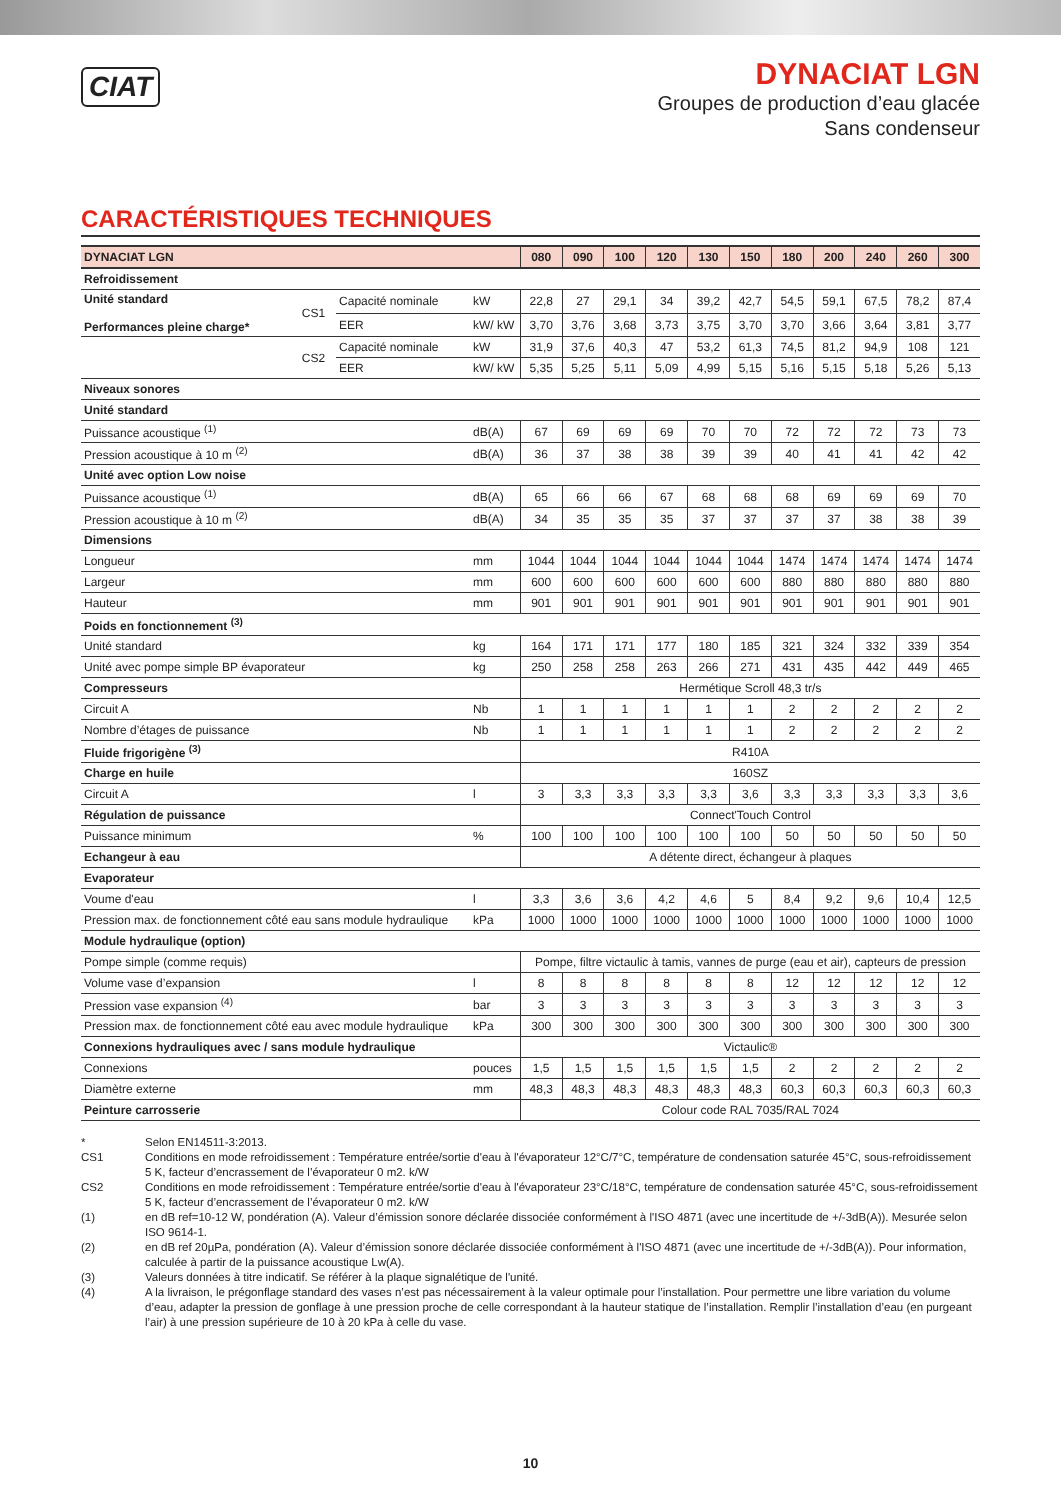CIAT
DYNACIAT LGN
Groupes de production d’eau glacée
Sans condenseur
CARACTÉRISTIQUES TECHNIQUES
| DYNACIAT LGN | | | | 080 | 090 | 100 | 120 | 130 | 150 | 180 | 200 | 240 | 260 | 300 |
| --- | --- | --- | --- | --- | --- | --- | --- | --- | --- | --- | --- | --- | --- | --- |
| Refroidissement | | | | | | | | | | | | | | |
| Unité standard Performances pleine charge* | CS1 | Capacité nominale | kW | 22,8 | 27 | 29,1 | 34 | 39,2 | 42,7 | 54,5 | 59,1 | 67,5 | 78,2 | 87,4 |
| | | EER | kW/ kW | 3,70 | 3,76 | 3,68 | 3,73 | 3,75 | 3,70 | 3,70 | 3,66 | 3,64 | 3,81 | 3,77 |
| | CS2 | Capacité nominale | kW | 31,9 | 37,6 | 40,3 | 47 | 53,2 | 61,3 | 74,5 | 81,2 | 94,9 | 108 | 121 |
| | | EER | kW/ kW | 5,35 | 5,25 | 5,11 | 5,09 | 4,99 | 5,15 | 5,16 | 5,15 | 5,18 | 5,26 | 5,13 |
| Niveaux sonores | | | | | | | | | | | | | | |
| Unité standard | | | | | | | | | | | | | | |
| Puissance acoustique <sup>(1)</sup> | | | dB(A) | 67 | 69 | 69 | 69 | 70 | 70 | 72 | 72 | 72 | 73 | 73 |
| Pression acoustique à 10 m <sup>(2)</sup> | | | dB(A) | 36 | 37 | 38 | 38 | 39 | 39 | 40 | 41 | 41 | 42 | 42 |
| Unité avec option Low noise | | | | | | | | | | | | | | |
| Puissance acoustique <sup>(1)</sup> | | | dB(A) | 65 | 66 | 66 | 67 | 68 | 68 | 68 | 69 | 69 | 69 | 70 |
| Pression acoustique à 10 m <sup>(2)</sup> | | | dB(A) | 34 | 35 | 35 | 35 | 37 | 37 | 37 | 37 | 38 | 38 | 39 |
| Dimensions | | | | | | | | | | | | | | |
| Longueur | | | mm | 1044 | 1044 | 1044 | 1044 | 1044 | 1044 | 1474 | 1474 | 1474 | 1474 | 1474 |
| Largeur | | | mm | 600 | 600 | 600 | 600 | 600 | 600 | 880 | 880 | 880 | 880 | 880 |
| Hauteur | | | mm | 901 | 901 | 901 | 901 | 901 | 901 | 901 | 901 | 901 | 901 | 901 |
| Poids en fonctionnement <sup>(3)</sup> | | | | | | | | | | | | | | |
| Unité standard | | | kg | 164 | 171 | 171 | 177 | 180 | 185 | 321 | 324 | 332 | 339 | 354 |
| Unité avec pompe simple BP évaporateur | | | kg | 250 | 258 | 258 | 263 | 266 | 271 | 431 | 435 | 442 | 449 | 465 |
| Compresseurs | | | | Hermétique Scroll 48,3 tr/s | | | | | | | | | | |
| Circuit A | | | Nb | 1 | 1 | 1 | 1 | 1 | 1 | 2 | 2 | 2 | 2 | 2 |
| Nombre d’étages de puissance | | | Nb | 1 | 1 | 1 | 1 | 1 | 1 | 2 | 2 | 2 | 2 | 2 |
| Fluide frigorigène <sup>(3)</sup> | | | | R410A | | | | | | | | | | |
| Charge en huile | | | | 160SZ | | | | | | | | | | |
| Circuit A | | | l | 3 | 3,3 | 3,3 | 3,3 | 3,3 | 3,6 | 3,3 | 3,3 | 3,3 | 3,3 | 3,6 |
| Régulation de puissance | | | | Connect'Touch Control | | | | | | | | | | |
| Puissance minimum | | | % | 100 | 100 | 100 | 100 | 100 | 100 | 50 | 50 | 50 | 50 | 50 |
| Echangeur à eau | | | | A détente direct, échangeur à plaques | | | | | | | | | | |
| Evaporateur | | | | | | | | | | | | | | |
| Voume d'eau | | | l | 3,3 | 3,6 | 3,6 | 4,2 | 4,6 | 5 | 8,4 | 9,2 | 9,6 | 10,4 | 12,5 |
| Pression max. de fonctionnement côté eau sans module hydraulique | | | kPa | 1000 | 1000 | 1000 | 1000 | 1000 | 1000 | 1000 | 1000 | 1000 | 1000 | 1000 |
| Module hydraulique (option) | | | | | | | | | | | | | | |
| Pompe simple (comme requis) | | | | Pompe, filtre victaulic à tamis, vannes de purge (eau et air), capteurs de pression | | | | | | | | | | |
| Volume vase d’expansion | | | l | 8 | 8 | 8 | 8 | 8 | 8 | 12 | 12 | 12 | 12 | 12 |
| Pression vase expansion <sup>(4)</sup> | | | bar | 3 | 3 | 3 | 3 | 3 | 3 | 3 | 3 | 3 | 3 | 3 |
| Pression max. de fonctionnement côté eau avec module hydraulique | | | kPa | 300 | 300 | 300 | 300 | 300 | 300 | 300 | 300 | 300 | 300 | 300 |
| Connexions hydrauliques avec / sans module hydraulique | | | | Victaulic® | | | | | | | | | | |
| Connexions | | | pouces | 1,5 | 1,5 | 1,5 | 1,5 | 1,5 | 1,5 | 2 | 2 | 2 | 2 | 2 |
| Diamètre externe | | | mm | 48,3 | 48,3 | 48,3 | 48,3 | 48,3 | 48,3 | 60,3 | 60,3 | 60,3 | 60,3 | 60,3 |
| Peinture carrosserie | | | | Colour code RAL 7035/RAL 7024 | | | | | | | | | | |
* Selon EN14511-3:2013.
CS1 Conditions en mode refroidissement : Température entrée/sortie d'eau à l'évaporateur 12°C/7°C, température de condensation saturée 45°C, sous-refroidissement 5 K, facteur d’encrassement de l’évaporateur 0 m2. k/W
CS2 Conditions en mode refroidissement : Température entrée/sortie d'eau à l'évaporateur 23°C/18°C, température de condensation saturée 45°C, sous-refroidissement 5 K, facteur d’encrassement de l’évaporateur 0 m2. k/W
(1) en dB ref=10-12 W, pondération (A). Valeur d’émission sonore déclarée dissociée conformément à l'ISO 4871 (avec une incertitude de +/-3dB(A)). Mesurée selon ISO 9614-1.
(2) en dB ref 20µPa, pondération (A). Valeur d’émission sonore déclarée dissociée conformément à l'ISO 4871 (avec une incertitude de +/-3dB(A)). Pour information, calculée à partir de la puissance acoustique Lw(A).
(3) Valeurs données à titre indicatif. Se référer à la plaque signalétique de l'unité.
(4) A la livraison, le prégonflage standard des vases n’est pas nécessairement à la valeur optimale pour l’installation. Pour permettre une libre variation du volume d’eau, adapter la pression de gonflage à une pression proche de celle correspondant à la hauteur statique de l’installation. Remplir l’installation d’eau (en purgeant l’air) à une pression supérieure de 10 à 20 kPa à celle du vase.
10